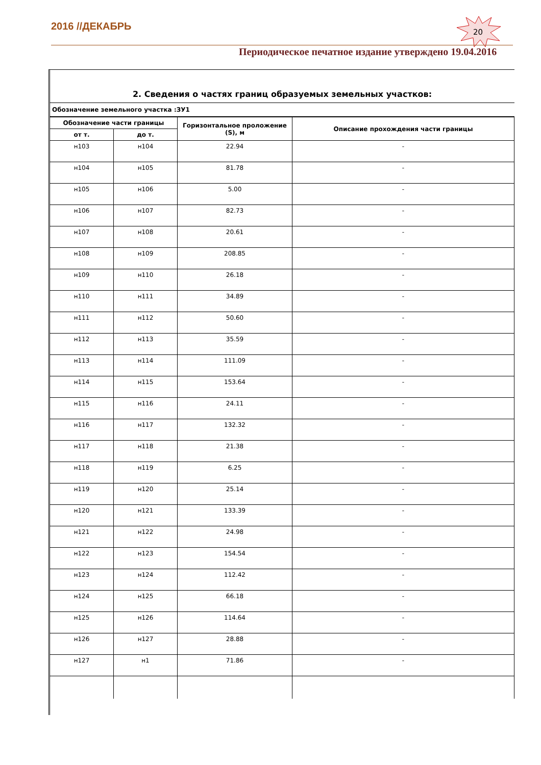2016 //ДЕКАБРЬ
20
Периодическое печатное издание утверждено 19.04.2016
2. Сведения о частях границ образуемых земельных участков:
Обозначение земельного участка :ЗУ1
| Обозначение части границы | | Горизонтальное проложение (S), м | Описание прохождения части границы |
| --- | --- | --- | --- |
| от т. | до т. | | |
| н103 | н104 | 22.94 | - |
| н104 | н105 | 81.78 | - |
| н105 | н106 | 5.00 | - |
| н106 | н107 | 82.73 | - |
| н107 | н108 | 20.61 | - |
| н108 | н109 | 208.85 | - |
| н109 | н110 | 26.18 | - |
| н110 | н111 | 34.89 | - |
| н111 | н112 | 50.60 | - |
| н112 | н113 | 35.59 | - |
| н113 | н114 | 111.09 | - |
| н114 | н115 | 153.64 | - |
| н115 | н116 | 24.11 | - |
| н116 | н117 | 132.32 | - |
| н117 | н118 | 21.38 | - |
| н118 | н119 | 6.25 | - |
| н119 | н120 | 25.14 | - |
| н120 | н121 | 133.39 | - |
| н121 | н122 | 24.98 | - |
| н122 | н123 | 154.54 | - |
| н123 | н124 | 112.42 | - |
| н124 | н125 | 66.18 | - |
| н125 | н126 | 114.64 | - |
| н126 | н127 | 28.88 | - |
| н127 | н1 | 71.86 | - |